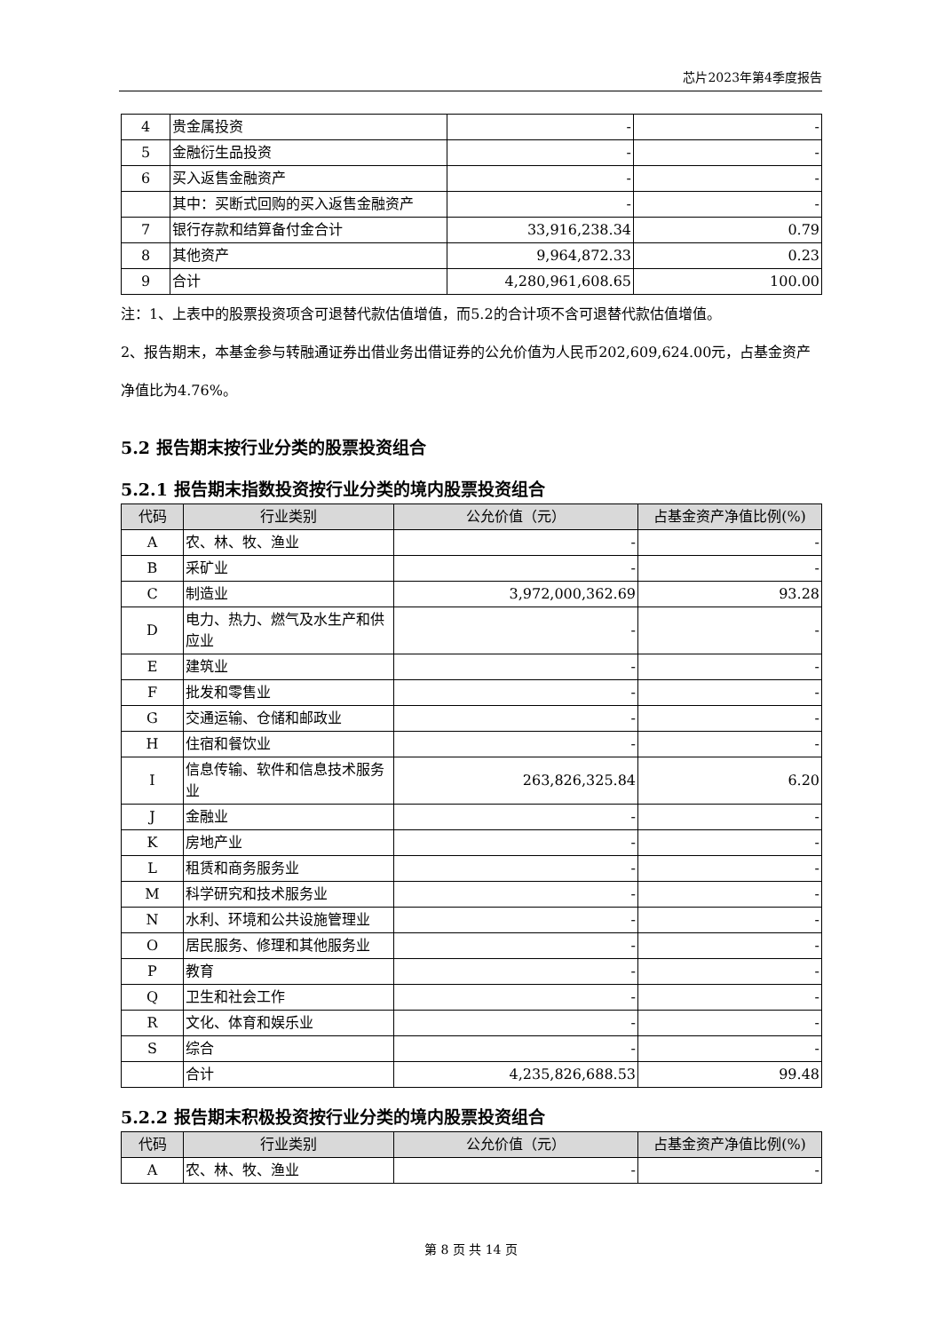芯片2023年第4季度报告
| 4 | 贵金属投资 | - | - |
| 5 | 金融衍生品投资 | - | - |
| 6 | 买入返售金融资产 | - | - |
| | 其中：买断式回购的买入返售金融资产 | - | - |
| 7 | 银行存款和结算备付金合计 | 33,916,238.34 | 0.79 |
| 8 | 其他资产 | 9,964,872.33 | 0.23 |
| 9 | 合计 | 4,280,961,608.65 | 100.00 |
注：1、上表中的股票投资项含可退替代款估值增值，而5.2的合计项不含可退替代款估值增值。
2、报告期末，本基金参与转融通证券出借业务出借证券的公允价值为人民币202,609,624.00元，占基金资产净值比为4.76%。
5.2 报告期末按行业分类的股票投资组合
5.2.1 报告期末指数投资按行业分类的境内股票投资组合
| 代码 | 行业类别 | 公允价值（元） | 占基金资产净值比例(%) |
| --- | --- | --- | --- |
| A | 农、林、牧、渔业 | - | - |
| B | 采矿业 | - | - |
| C | 制造业 | 3,972,000,362.69 | 93.28 |
| D | 电力、热力、燃气及水生产和供应业 | - | - |
| E | 建筑业 | - | - |
| F | 批发和零售业 | - | - |
| G | 交通运输、仓储和邮政业 | - | - |
| H | 住宿和餐饮业 | - | - |
| I | 信息传输、软件和信息技术服务业 | 263,826,325.84 | 6.20 |
| J | 金融业 | - | - |
| K | 房地产业 | - | - |
| L | 租赁和商务服务业 | - | - |
| M | 科学研究和技术服务业 | - | - |
| N | 水利、环境和公共设施管理业 | - | - |
| O | 居民服务、修理和其他服务业 | - | - |
| P | 教育 | - | - |
| Q | 卫生和社会工作 | - | - |
| R | 文化、体育和娱乐业 | - | - |
| S | 综合 | - | - |
| | 合计 | 4,235,826,688.53 | 99.48 |
5.2.2 报告期末积极投资按行业分类的境内股票投资组合
| 代码 | 行业类别 | 公允价值（元） | 占基金资产净值比例(%) |
| --- | --- | --- | --- |
| A | 农、林、牧、渔业 | - | - |
第 8 页 共 14 页